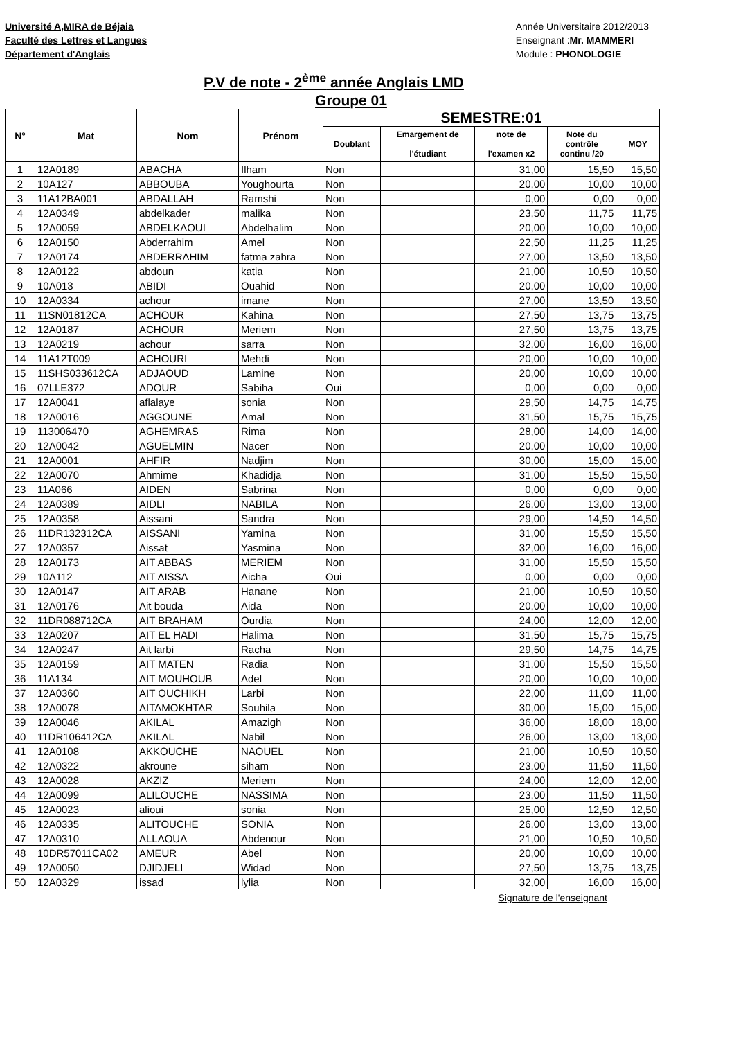Université A,MIRA de Béjaia
Faculté des Lettres et Langues
Département d'Anglais
Année Universitaire 2012/2013
Enseignant :Mr. MAMMERI
Module : PHONOLOGIE
P.V de note - 2<sup>ème</sup> année Anglais LMD
Groupe 01
| N° | Mat | Nom | Prénom | SEMESTRE:01 | | | | |
| --- | --- | --- | --- | --- | --- | --- | --- | --- |
| | | | | Doublant | Emargement de l'étudiant | note de l'examen x2 | Note du contrôle continu /20 | MOY |
| 1 | 12A0189 | ABACHA | Ilham | Non | | 31,00 | 15,50 | 15,50 |
| 2 | 10A127 | ABBOUBA | Youghourta | Non | | 20,00 | 10,00 | 10,00 |
| 3 | 11A12BA001 | ABDALLAH | Ramshi | Non | | 0,00 | 0,00 | 0,00 |
| 4 | 12A0349 | abdelkader | malika | Non | | 23,50 | 11,75 | 11,75 |
| 5 | 12A0059 | ABDELKAOUI | Abdelhalim | Non | | 20,00 | 10,00 | 10,00 |
| 6 | 12A0150 | Abderrahim | Amel | Non | | 22,50 | 11,25 | 11,25 |
| 7 | 12A0174 | ABDERRAHIM | fatma zahra | Non | | 27,00 | 13,50 | 13,50 |
| 8 | 12A0122 | abdoun | katia | Non | | 21,00 | 10,50 | 10,50 |
| 9 | 10A013 | ABIDI | Ouahid | Non | | 20,00 | 10,00 | 10,00 |
| 10 | 12A0334 | achour | imane | Non | | 27,00 | 13,50 | 13,50 |
| 11 | 11SN01812CA | ACHOUR | Kahina | Non | | 27,50 | 13,75 | 13,75 |
| 12 | 12A0187 | ACHOUR | Meriem | Non | | 27,50 | 13,75 | 13,75 |
| 13 | 12A0219 | achour | sarra | Non | | 32,00 | 16,00 | 16,00 |
| 14 | 11A12T009 | ACHOURI | Mehdi | Non | | 20,00 | 10,00 | 10,00 |
| 15 | 11SHS033612CA | ADJAOUD | Lamine | Non | | 20,00 | 10,00 | 10,00 |
| 16 | 07LLE372 | ADOUR | Sabiha | Oui | | 0,00 | 0,00 | 0,00 |
| 17 | 12A0041 | aflalaye | sonia | Non | | 29,50 | 14,75 | 14,75 |
| 18 | 12A0016 | AGGOUNE | Amal | Non | | 31,50 | 15,75 | 15,75 |
| 19 | 113006470 | AGHEMRAS | Rima | Non | | 28,00 | 14,00 | 14,00 |
| 20 | 12A0042 | AGUELMIN | Nacer | Non | | 20,00 | 10,00 | 10,00 |
| 21 | 12A0001 | AHFIR | Nadjim | Non | | 30,00 | 15,00 | 15,00 |
| 22 | 12A0070 | Ahmime | Khadidja | Non | | 31,00 | 15,50 | 15,50 |
| 23 | 11A066 | AIDEN | Sabrina | Non | | 0,00 | 0,00 | 0,00 |
| 24 | 12A0389 | AIDLI | NABILA | Non | | 26,00 | 13,00 | 13,00 |
| 25 | 12A0358 | Aissani | Sandra | Non | | 29,00 | 14,50 | 14,50 |
| 26 | 11DR132312CA | AISSANI | Yamina | Non | | 31,00 | 15,50 | 15,50 |
| 27 | 12A0357 | Aissat | Yasmina | Non | | 32,00 | 16,00 | 16,00 |
| 28 | 12A0173 | AIT ABBAS | MERIEM | Non | | 31,00 | 15,50 | 15,50 |
| 29 | 10A112 | AIT AISSA | Aicha | Oui | | 0,00 | 0,00 | 0,00 |
| 30 | 12A0147 | AIT ARAB | Hanane | Non | | 21,00 | 10,50 | 10,50 |
| 31 | 12A0176 | Ait bouda | Aida | Non | | 20,00 | 10,00 | 10,00 |
| 32 | 11DR088712CA | AIT BRAHAM | Ourdia | Non | | 24,00 | 12,00 | 12,00 |
| 33 | 12A0207 | AIT EL HADI | Halima | Non | | 31,50 | 15,75 | 15,75 |
| 34 | 12A0247 | Ait larbi | Racha | Non | | 29,50 | 14,75 | 14,75 |
| 35 | 12A0159 | AIT MATEN | Radia | Non | | 31,00 | 15,50 | 15,50 |
| 36 | 11A134 | AIT MOUHOUB | Adel | Non | | 20,00 | 10,00 | 10,00 |
| 37 | 12A0360 | AIT OUCHIKH | Larbi | Non | | 22,00 | 11,00 | 11,00 |
| 38 | 12A0078 | AITAMOKHTAR | Souhila | Non | | 30,00 | 15,00 | 15,00 |
| 39 | 12A0046 | AKILAL | Amazigh | Non | | 36,00 | 18,00 | 18,00 |
| 40 | 11DR106412CA | AKILAL | Nabil | Non | | 26,00 | 13,00 | 13,00 |
| 41 | 12A0108 | AKKOUCHE | NAOUEL | Non | | 21,00 | 10,50 | 10,50 |
| 42 | 12A0322 | akroune | siham | Non | | 23,00 | 11,50 | 11,50 |
| 43 | 12A0028 | AKZIZ | Meriem | Non | | 24,00 | 12,00 | 12,00 |
| 44 | 12A0099 | ALILOUCHE | NASSIMA | Non | | 23,00 | 11,50 | 11,50 |
| 45 | 12A0023 | alioui | sonia | Non | | 25,00 | 12,50 | 12,50 |
| 46 | 12A0335 | ALITOUCHE | SONIA | Non | | 26,00 | 13,00 | 13,00 |
| 47 | 12A0310 | ALLAOUA | Abdenour | Non | | 21,00 | 10,50 | 10,50 |
| 48 | 10DR57011CA02 | AMEUR | Abel | Non | | 20,00 | 10,00 | 10,00 |
| 49 | 12A0050 | DJIDJELI | Widad | Non | | 27,50 | 13,75 | 13,75 |
| 50 | 12A0329 | issad | lylia | Non | | 32,00 | 16,00 | 16,00 |
Signature de l'enseignant